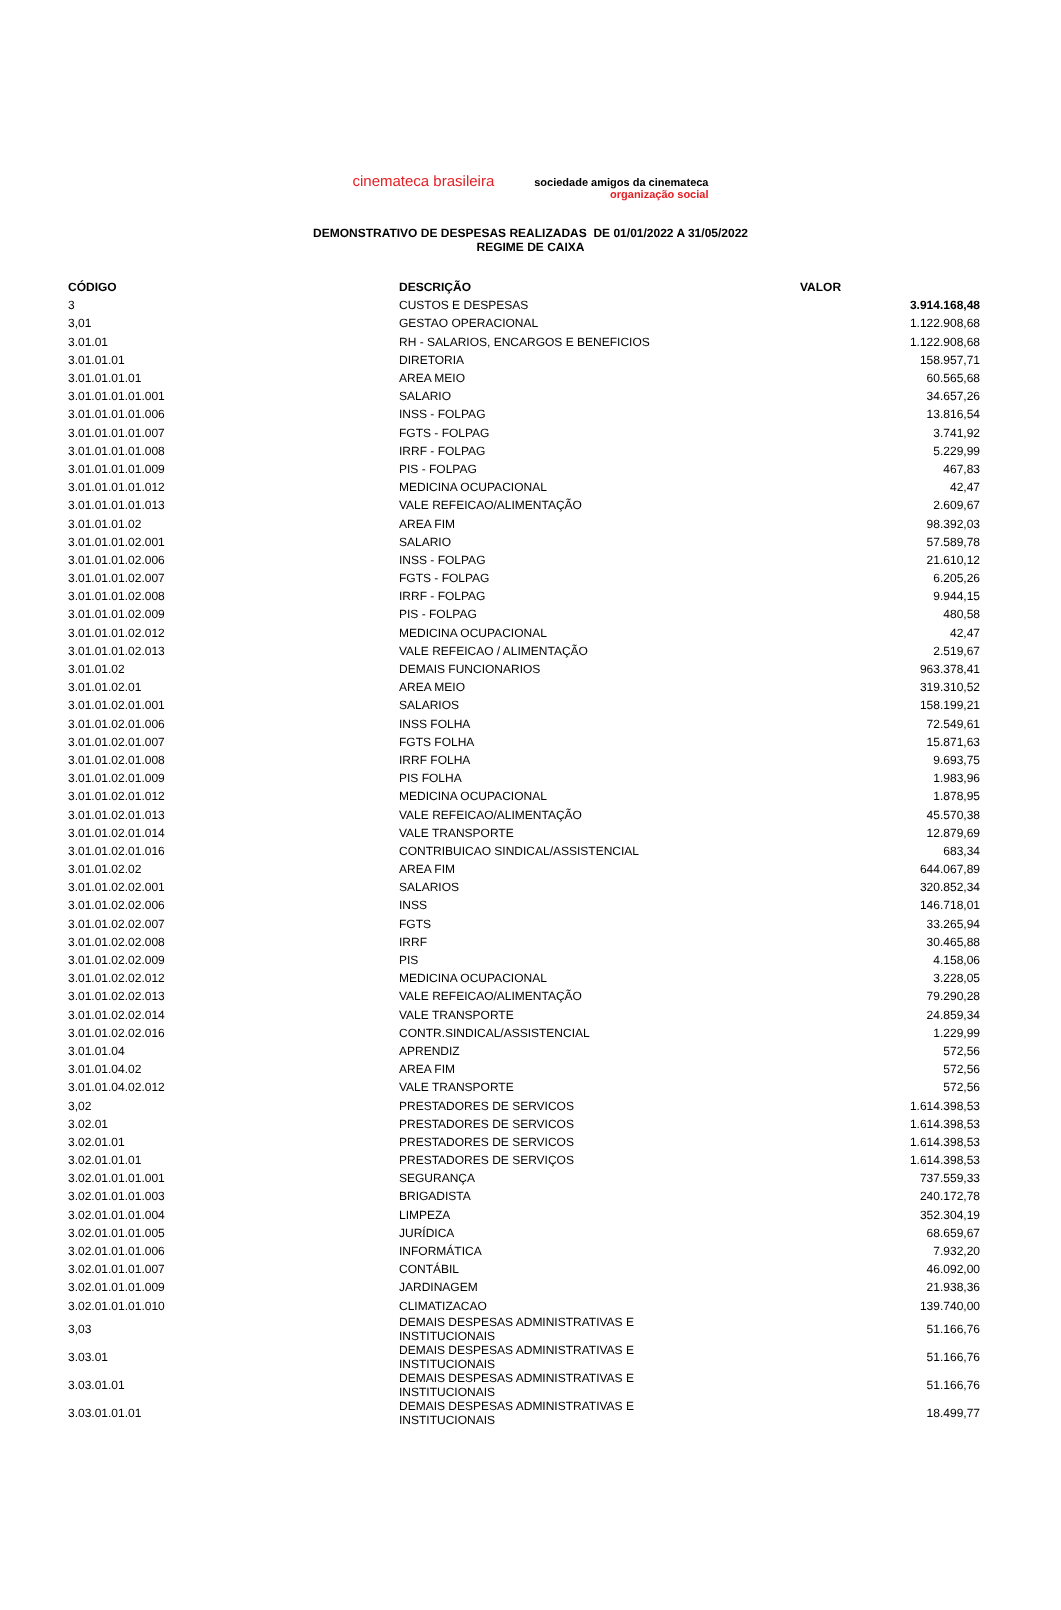cinemateca brasileira
sociedade amigos da cinemateca
organização social
DEMONSTRATIVO DE DESPESAS REALIZADAS DE 01/01/2022 A 31/05/2022
REGIME DE CAIXA
| CÓDIGO | DESCRIÇÃO | VALOR |
| --- | --- | --- |
| 3 | CUSTOS E DESPESAS | 3.914.168,48 |
| 3,01 | GESTAO OPERACIONAL | 1.122.908,68 |
| 3.01.01 | RH - SALARIOS, ENCARGOS E BENEFICIOS | 1.122.908,68 |
| 3.01.01.01 | DIRETORIA | 158.957,71 |
| 3.01.01.01.01 | AREA MEIO | 60.565,68 |
| 3.01.01.01.01.001 | SALARIO | 34.657,26 |
| 3.01.01.01.01.006 | INSS - FOLPAG | 13.816,54 |
| 3.01.01.01.01.007 | FGTS - FOLPAG | 3.741,92 |
| 3.01.01.01.01.008 | IRRF - FOLPAG | 5.229,99 |
| 3.01.01.01.01.009 | PIS - FOLPAG | 467,83 |
| 3.01.01.01.01.012 | MEDICINA OCUPACIONAL | 42,47 |
| 3.01.01.01.01.013 | VALE REFEICAO/ALIMENTAÇÃO | 2.609,67 |
| 3.01.01.01.02 | AREA FIM | 98.392,03 |
| 3.01.01.01.02.001 | SALARIO | 57.589,78 |
| 3.01.01.01.02.006 | INSS - FOLPAG | 21.610,12 |
| 3.01.01.01.02.007 | FGTS - FOLPAG | 6.205,26 |
| 3.01.01.01.02.008 | IRRF - FOLPAG | 9.944,15 |
| 3.01.01.01.02.009 | PIS - FOLPAG | 480,58 |
| 3.01.01.01.02.012 | MEDICINA OCUPACIONAL | 42,47 |
| 3.01.01.01.02.013 | VALE REFEICAO / ALIMENTAÇÃO | 2.519,67 |
| 3.01.01.02 | DEMAIS FUNCIONARIOS | 963.378,41 |
| 3.01.01.02.01 | AREA MEIO | 319.310,52 |
| 3.01.01.02.01.001 | SALARIOS | 158.199,21 |
| 3.01.01.02.01.006 | INSS FOLHA | 72.549,61 |
| 3.01.01.02.01.007 | FGTS FOLHA | 15.871,63 |
| 3.01.01.02.01.008 | IRRF FOLHA | 9.693,75 |
| 3.01.01.02.01.009 | PIS FOLHA | 1.983,96 |
| 3.01.01.02.01.012 | MEDICINA OCUPACIONAL | 1.878,95 |
| 3.01.01.02.01.013 | VALE REFEICAO/ALIMENTAÇÃO | 45.570,38 |
| 3.01.01.02.01.014 | VALE TRANSPORTE | 12.879,69 |
| 3.01.01.02.01.016 | CONTRIBUICAO SINDICAL/ASSISTENCIAL | 683,34 |
| 3.01.01.02.02 | AREA FIM | 644.067,89 |
| 3.01.01.02.02.001 | SALARIOS | 320.852,34 |
| 3.01.01.02.02.006 | INSS | 146.718,01 |
| 3.01.01.02.02.007 | FGTS | 33.265,94 |
| 3.01.01.02.02.008 | IRRF | 30.465,88 |
| 3.01.01.02.02.009 | PIS | 4.158,06 |
| 3.01.01.02.02.012 | MEDICINA OCUPACIONAL | 3.228,05 |
| 3.01.01.02.02.013 | VALE REFEICAO/ALIMENTAÇÃO | 79.290,28 |
| 3.01.01.02.02.014 | VALE TRANSPORTE | 24.859,34 |
| 3.01.01.02.02.016 | CONTR.SINDICAL/ASSISTENCIAL | 1.229,99 |
| 3.01.01.04 | APRENDIZ | 572,56 |
| 3.01.01.04.02 | AREA FIM | 572,56 |
| 3.01.01.04.02.012 | VALE TRANSPORTE | 572,56 |
| 3,02 | PRESTADORES DE SERVICOS | 1.614.398,53 |
| 3.02.01 | PRESTADORES DE SERVICOS | 1.614.398,53 |
| 3.02.01.01 | PRESTADORES DE SERVICOS | 1.614.398,53 |
| 3.02.01.01.01 | PRESTADORES DE SERVIÇOS | 1.614.398,53 |
| 3.02.01.01.01.001 | SEGURANÇA | 737.559,33 |
| 3.02.01.01.01.003 | BRIGADISTA | 240.172,78 |
| 3.02.01.01.01.004 | LIMPEZA | 352.304,19 |
| 3.02.01.01.01.005 | JURÍDICA | 68.659,67 |
| 3.02.01.01.01.006 | INFORMÁTICA | 7.932,20 |
| 3.02.01.01.01.007 | CONTÁBIL | 46.092,00 |
| 3.02.01.01.01.009 | JARDINAGEM | 21.938,36 |
| 3.02.01.01.01.010 | CLIMATIZACAO | 139.740,00 |
| 3,03 | DEMAIS DESPESAS ADMINISTRATIVAS E INSTITUCIONAIS | 51.166,76 |
| 3.03.01 | DEMAIS DESPESAS ADMINISTRATIVAS E INSTITUCIONAIS | 51.166,76 |
| 3.03.01.01 | DEMAIS DESPESAS ADMINISTRATIVAS E INSTITUCIONAIS | 51.166,76 |
| 3.03.01.01.01 | DEMAIS DESPESAS ADMINISTRATIVAS E INSTITUCIONAIS | 18.499,77 |